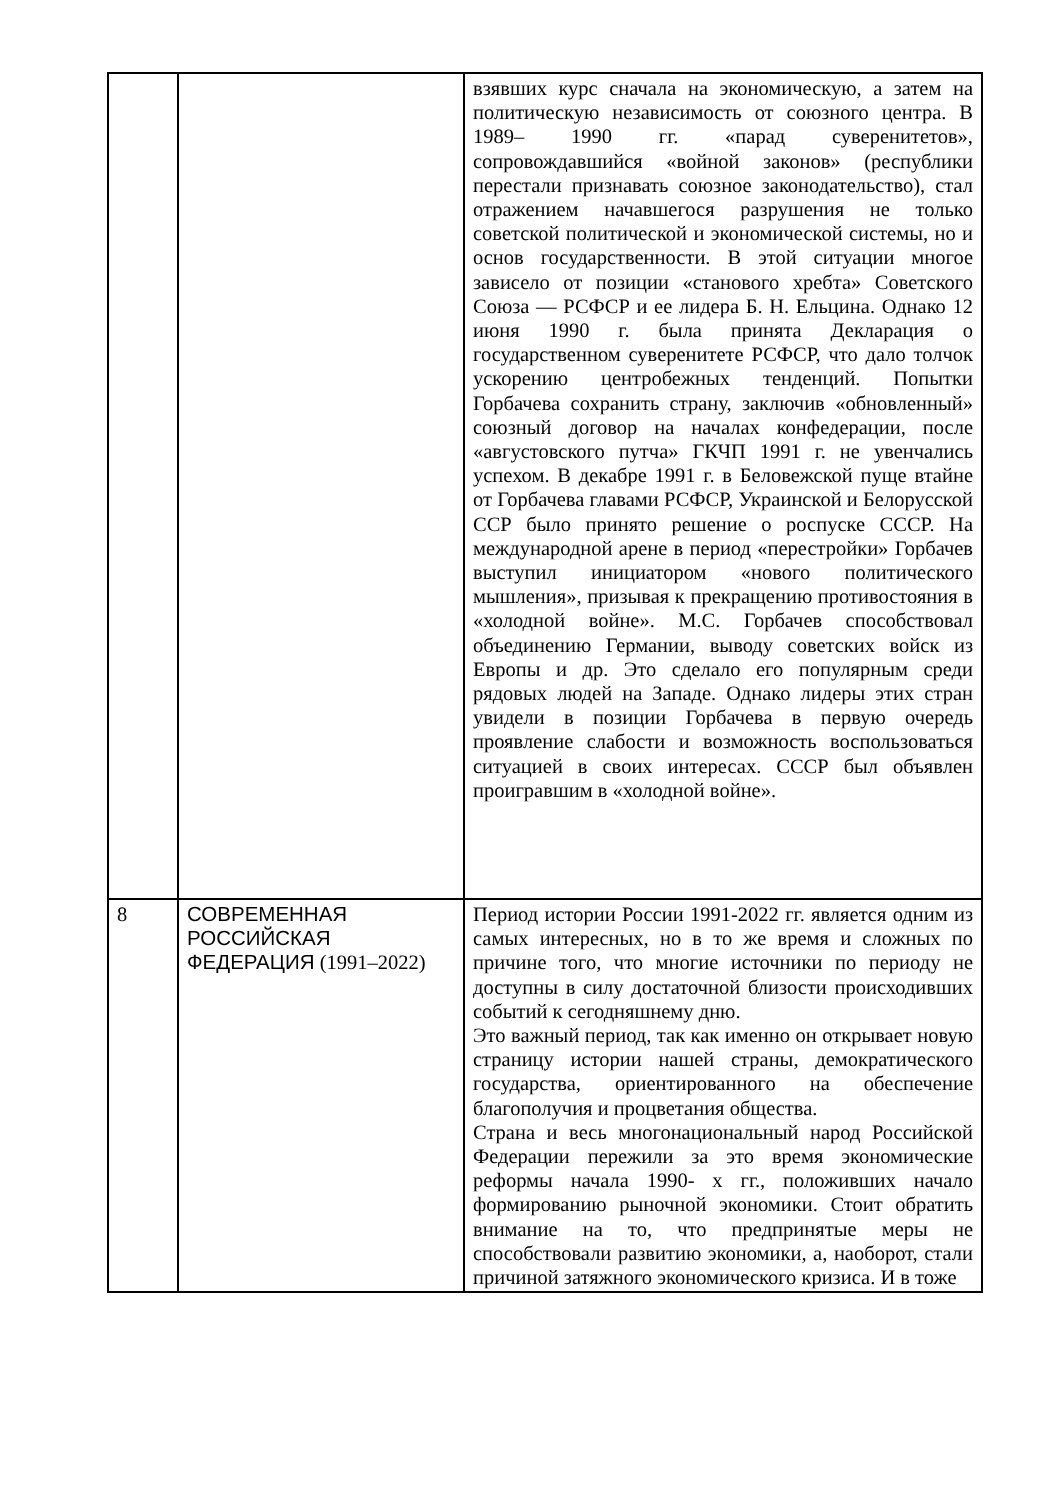| | | взявших курс сначала на экономическую, а затем на политическую независимость от союзного центра. В 1989– 1990 гг. «парад суверенитетов», сопровождавшийся «войной законов» (республики перестали признавать союзное законодательство), стал отражением начавшегося разрушения не только советской политической и экономической системы, но и основ государственности. В этой ситуации многое зависело от позиции «станового хребта» Советского Союза — РСФСР и ее лидера Б. Н. Ельцина. Однако 12 июня 1990 г. была принята Декларация о государственном суверенитете РСФСР, что дало толчок ускорению центробежных тенденций. Попытки Горбачева сохранить страну, заключив «обновленный» союзный договор на началах конфедерации, после «августовского путча» ГКЧП 1991 г. не увенчались успехом. В декабре 1991 г. в Беловежской пуще втайне от Горбачева главами РСФСР, Украинской и Белорусской ССР было принято решение о роспуске СССР. На международной арене в период «перестройки» Горбачев выступил инициатором «нового политического мышления», призывая к прекращению противостояния в «холодной войне». М.С. Горбачев способствовал объединению Германии, выводу советских войск из Европы и др. Это сделало его популярным среди рядовых людей на Западе. Однако лидеры этих стран увидели в позиции Горбачева в первую очередь проявление слабости и возможность воспользоваться ситуацией в своих интересах. СССР был объявлен проигравшим в «холодной войне». |
| 8 | СОВРЕМЕННАЯ РОССИЙСКАЯ ФЕДЕРАЦИЯ (1991–2022) | Период истории России 1991-2022 гг. является одним из самых интересных, но в то же время и сложных по причине того, что многие источники по периоду не доступны в силу достаточной близости происходивших событий к сегодняшнему дню. Это важный период, так как именно он открывает новую страницу истории нашей страны, демократического государства, ориентированного на обеспечение благополучия и процветания общества. Страна и весь многонациональный народ Российской Федерации пережили за это время экономические реформы начала 1990- х гг., положивших начало формированию рыночной экономики. Стоит обратить внимание на то, что предпринятые меры не способствовали развитию экономики, а, наоборот, стали причиной затяжного экономического кризиса. И в тоже |